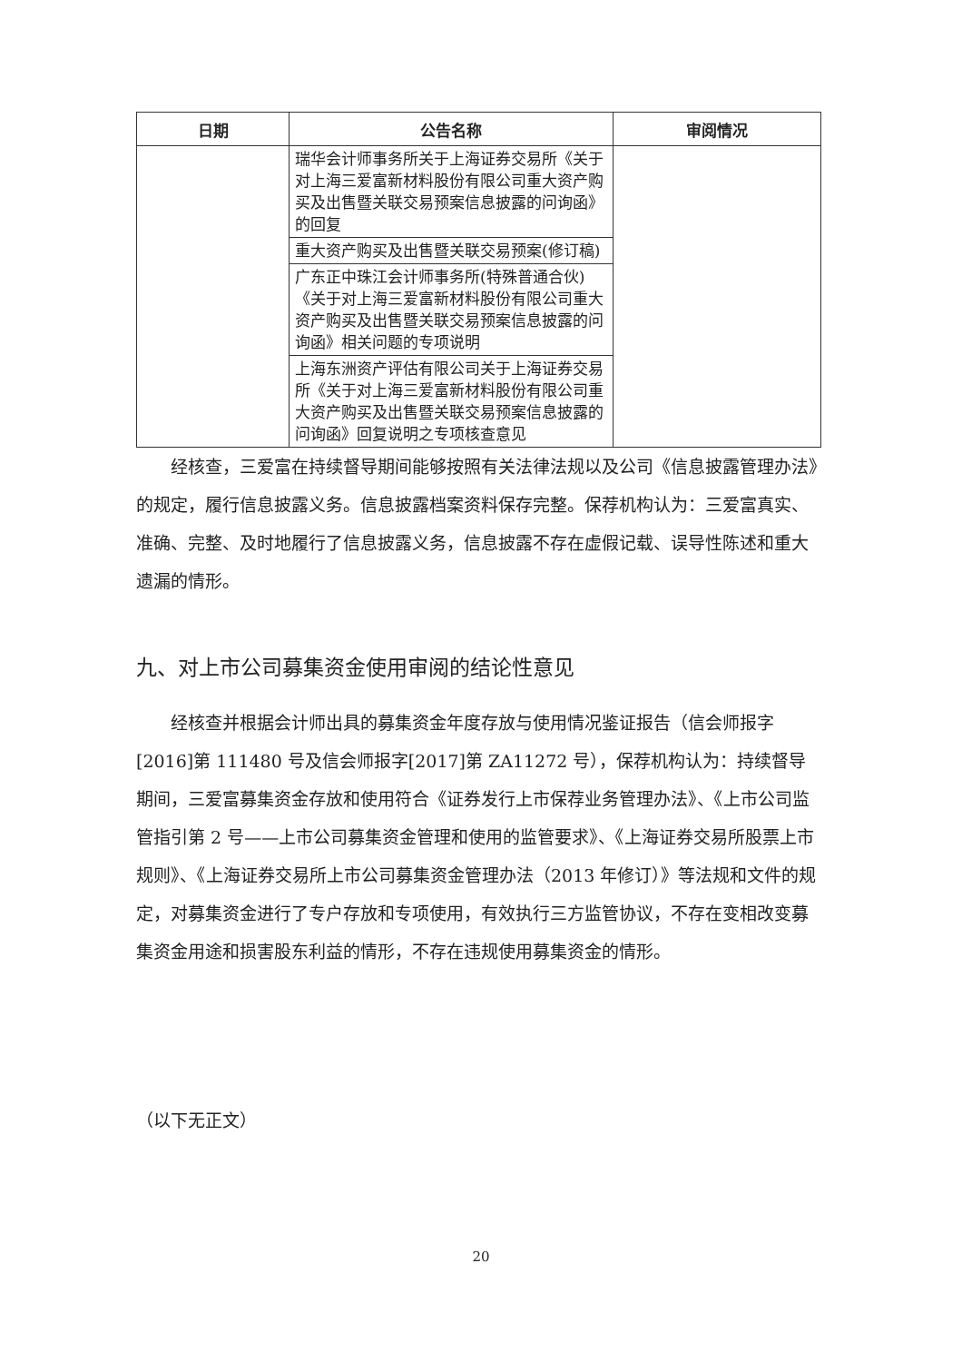| 日期 | 公告名称 | 审阅情况 |
| --- | --- | --- |
| | 瑞华会计师事务所关于上海证券交易所《关于对上海三爱富新材料股份有限公司重大资产购买及出售暨关联交易预案信息披露的问询函》的回复 | |
| | 重大资产购买及出售暨关联交易预案(修订稿) | |
| | 广东正中珠江会计师事务所(特殊普通合伙)《关于对上海三爱富新材料股份有限公司重大资产购买及出售暨关联交易预案信息披露的问询函》相关问题的专项说明 | |
| | 上海东洲资产评估有限公司关于上海证券交易所《关于对上海三爱富新材料股份有限公司重大资产购买及出售暨关联交易预案信息披露的问询函》回复说明之专项核查意见 | |
经核查，三爱富在持续督导期间能够按照有关法律法规以及公司《信息披露管理办法》的规定，履行信息披露义务。信息披露档案资料保存完整。保荐机构认为：三爱富真实、准确、完整、及时地履行了信息披露义务，信息披露不存在虚假记载、误导性陈述和重大遗漏的情形。
九、对上市公司募集资金使用审阅的结论性意见
经核查并根据会计师出具的募集资金年度存放与使用情况鉴证报告（信会师报字[2016]第 111480 号及信会师报字[2017]第 ZA11272 号），保荐机构认为：持续督导期间，三爱富募集资金存放和使用符合《证券发行上市保荐业务管理办法》、《上市公司监管指引第 2 号——上市公司募集资金管理和使用的监管要求》、《上海证券交易所股票上市规则》、《上海证券交易所上市公司募集资金管理办法（2013 年修订）》等法规和文件的规定，对募集资金进行了专户存放和专项使用，有效执行三方监管协议，不存在变相改变募集资金用途和损害股东利益的情形，不存在违规使用募集资金的情形。
（以下无正文）
20